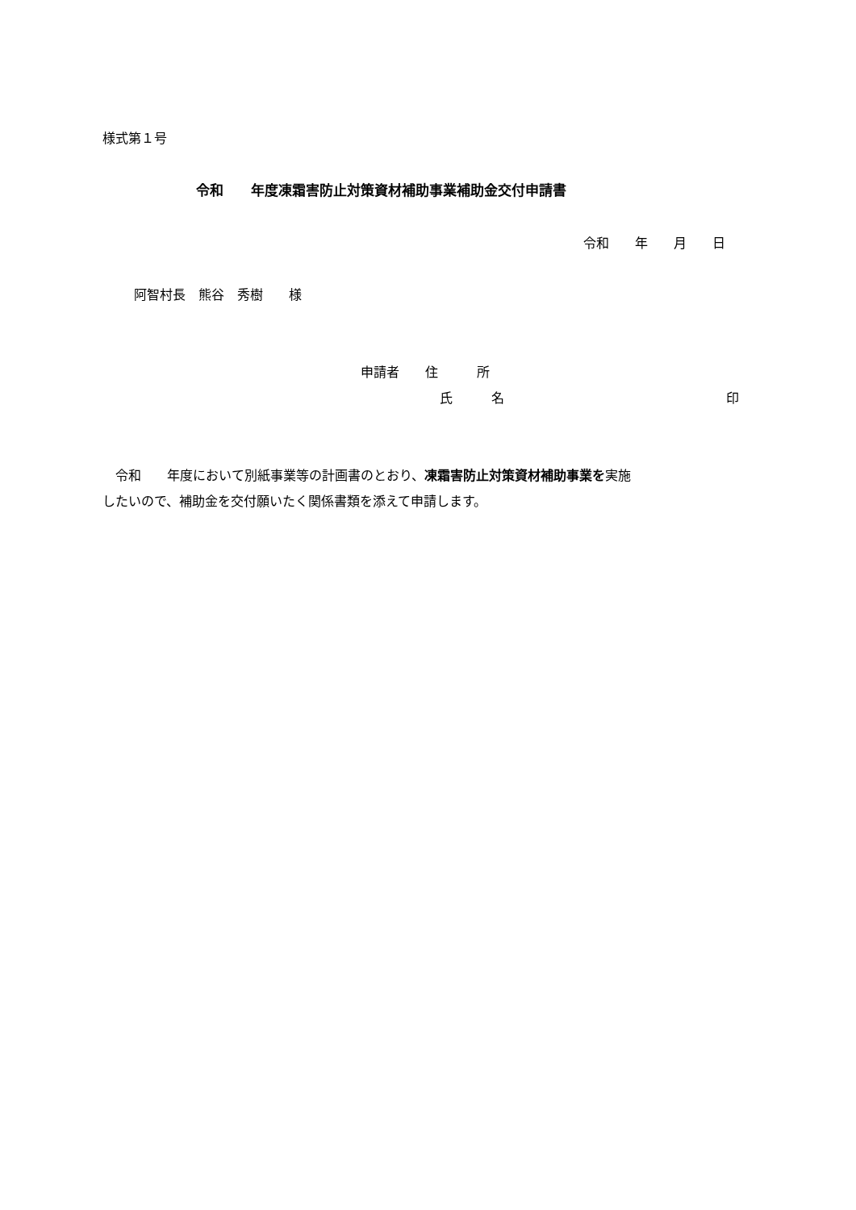様式第１号
令和　　年度凍霜害防止対策資材補助事業補助金交付申請書
令和　　年　　月　　日
阿智村長　熊谷　秀樹　　様
申請者　　住　　　所
氏　　　名
印
　令和　　年度において別紙事業等の計画書のとおり、凍霜害防止対策資材補助事業を実施 したいので、補助金を交付願いたく関係書類を添えて申請します。